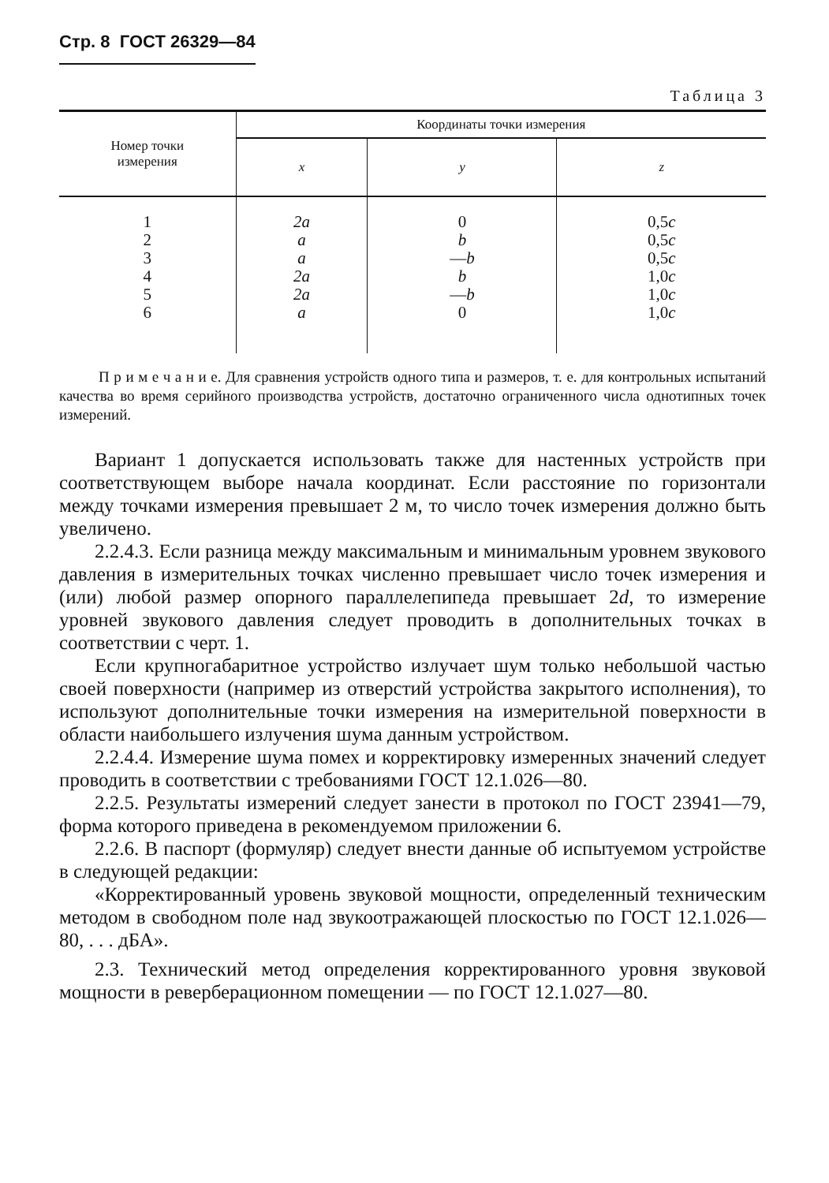Стр. 8 ГОСТ 26329—84
Таблица 3
| Номер точки измерения | Координаты точки измерения | | |
| --- | --- | --- | --- |
| | x | y | z |
| 1 2 3 4 5 6 | 2a a a 2a 2a a | 0 b — b b — b 0 | 0,5 c 0,5 c 0,5 c 1,0 c 1,0 c 1,0 c |
П р и м е ч а н и е. Для сравнения устройств одного типа и размеров, т. е. для контрольных испытаний качества во время серийного производства устройств, достаточно ограниченного числа однотипных точек измерений.
Вариант 1 допускается использовать также для настенных устройств при соответствующем выборе начала координат. Если расстояние по горизонтали между точками измерения превышает 2 м, то число точек измерения должно быть увеличено.
2.2.4.3. Если разница между максимальным и минимальным уровнем звукового давления в измерительных точках численно превышает число точек измерения и (или) любой размер опорного параллелепипеда превышает 2d, то измерение уровней звукового давления следует проводить в дополнительных точках в соответствии с черт. 1.
Если крупногабаритное устройство излучает шум только небольшой частью своей поверхности (например из отверстий устройства закрытого исполнения), то используют дополнительные точки измерения на измерительной поверхности в области наибольшего излучения шума данным устройством.
2.2.4.4. Измерение шума помех и корректировку измеренных значений следует проводить в соответствии с требованиями ГОСТ 12.1.026—80.
2.2.5. Результаты измерений следует занести в протокол по ГОСТ 23941—79, форма которого приведена в рекомендуемом приложении 6.
2.2.6. В паспорт (формуляр) следует внести данные об испытуемом устройстве в следующей редакции:
«Корректированный уровень звуковой мощности, определенный техническим методом в свободном поле над звукоотражающей плоскостью по ГОСТ 12.1.026—80, . . . дБА».
2.3. Технический метод определения корректированного уровня звуковой мощности в реверберационном помещении — по ГОСТ 12.1.027—80.